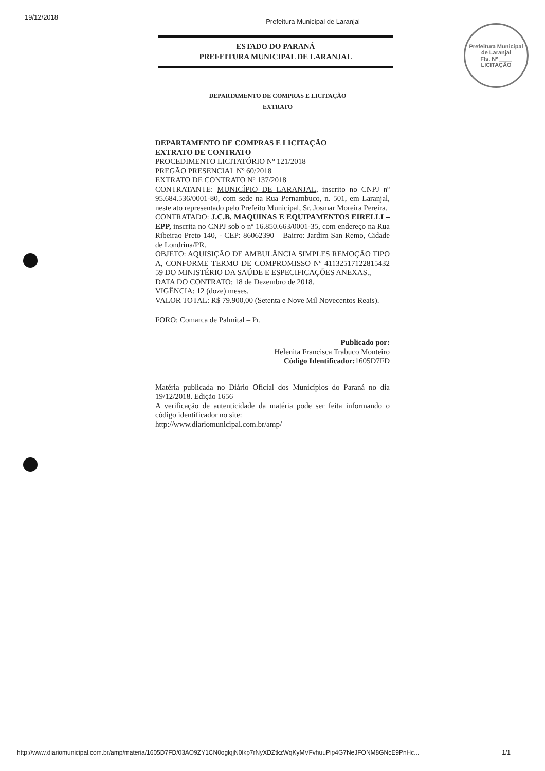19/12/2018 Prefeitura Municipal de Laranjal
Prefeitura Municipal de Laranjal
Fls. Nº ____
LICITAÇÃO
ESTADO DO PARANÁ
PREFEITURA MUNICIPAL DE LARANJAL
DEPARTAMENTO DE COMPRAS E LICITAÇÃO
EXTRATO
DEPARTAMENTO DE COMPRAS E LICITAÇÃO
EXTRATO DE CONTRATO
PROCEDIMENTO LICITATÓRIO Nº 121/2018
PREGÃO PRESENCIAL Nº 60/2018
EXTRATO DE CONTRATO Nº 137/2018
CONTRATANTE: MUNICÍPIO DE LARANJAL, inscrito no CNPJ nº 95.684.536/0001-80, com sede na Rua Pernambuco, n. 501, em Laranjal, neste ato representado pelo Prefeito Municipal, Sr. Josmar Moreira Pereira.
CONTRATADO: J.C.B. MAQUINAS E EQUIPAMENTOS EIRELLI – EPP, inscrita no CNPJ sob o nº 16.850.663/0001-35, com endereço na Rua Ribeirao Preto 140, - CEP: 86062390 – Bairro: Jardim San Remo, Cidade de Londrina/PR.
OBJETO: AQUISIÇÃO DE AMBULÂNCIA SIMPLES REMOÇÃO TIPO A, CONFORME TERMO DE COMPROMISSO Nº 41132517122815432​59 DO MINISTÉRIO DA SAÚDE E ESPECIFICAÇÕES ANEXAS.,
DATA DO CONTRATO: 18 de Dezembro de 2018.
VIGÊNCIA: 12 (doze) meses.
VALOR TOTAL: R$ 79.900,00 (Setenta e Nove Mil Novecentos Reais).
FORO: Comarca de Palmital – Pr.
Publicado por:
Helenita Francisca Trabuco Monteiro
Código Identificador: 1605D7FD
Matéria publicada no Diário Oficial dos Municípios do Paraná no dia 19/12/2018. Edição 1656
A verificação de autenticidade da matéria pode ser feita informando o código identificador no site:
http://www.diariomunicipal.com.br/amp/
http://www.diariomunicipal.com.br/amp/materia/1605D7FD/03AO9ZY1CN0oglqjN0lkp7rNyXDZtkzWqKyMVFvhuuPip4G7NeJFONM8GNcE9PnHc... 1/1